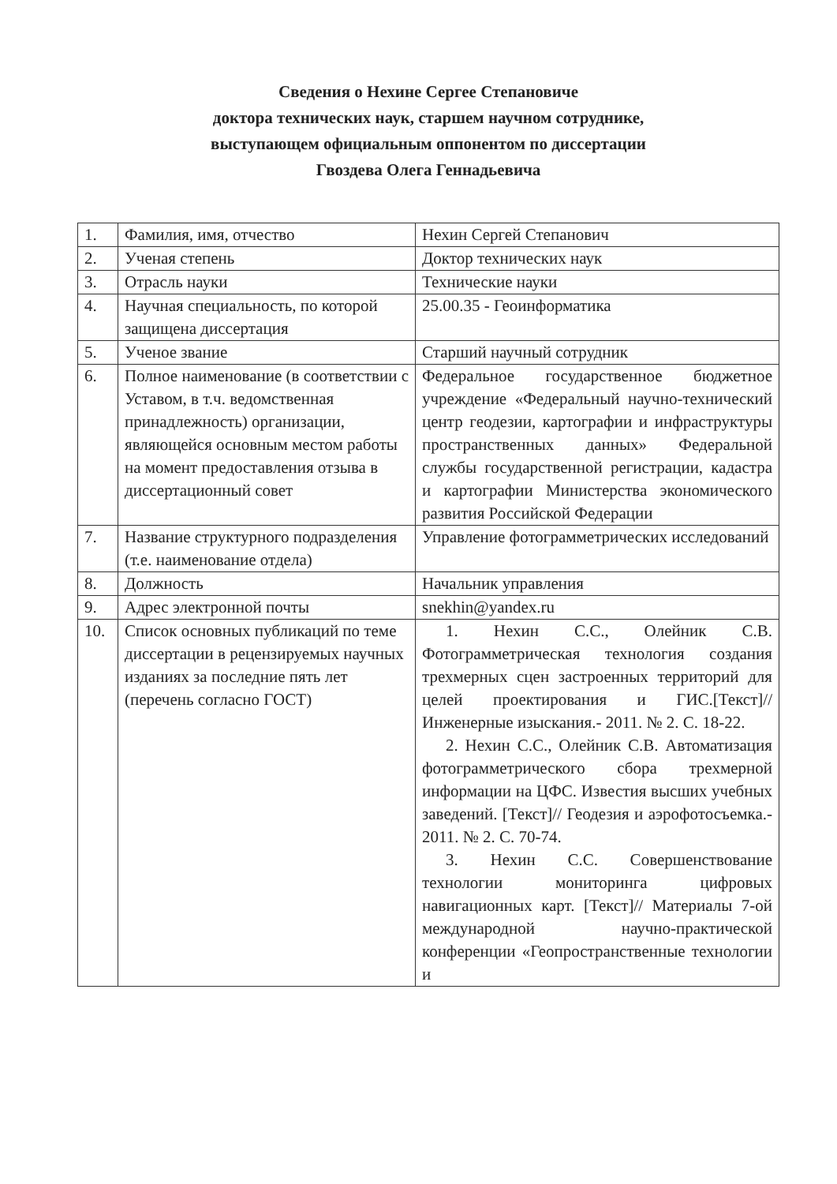Сведения о Нехине Сергее Степановиче
доктора технических наук, старшем научном сотруднике,
выступающем официальным оппонентом по диссертации
Гвоздева Олега Геннадьевича
| 1. | Фамилия, имя, отчество | Нехин Сергей Степанович |
| 2. | Ученая степень | Доктор технических наук |
| 3. | Отрасль науки | Технические науки |
| 4. | Научная специальность, по которой защищена диссертация | 25.00.35 - Геоинформатика |
| 5. | Ученое звание | Старший научный сотрудник |
| 6. | Полное наименование (в соответствии с Уставом, в т.ч. ведомственная принадлежность) организации, являющейся основным местом работы на момент предоставления отзыва в диссертационный совет | Федеральное государственное бюджетное учреждение «Федеральный научно-технический центр геодезии, картографии и инфраструктуры пространственных данных» Федеральной службы государственной регистрации, кадастра и картографии Министерства экономического развития Российской Федерации |
| 7. | Название структурного подразделения (т.е. наименование отдела) | Управление фотограмметрических исследований |
| 8. | Должность | Начальник управления |
| 9. | Адрес электронной почты | snekhin@yandex.ru |
| 10. | Список основных публикаций по теме диссертации в рецензируемых научных изданиях за последние пять лет (перечень согласно ГОСТ) | 1. Нехин С.С., Олейник С.В. Фотограмметрическая технология создания трехмерных сцен застроенных территорий для целей проектирования и ГИС.[Текст]// Инженерные изыскания.- 2011. № 2. С. 18-22. 2. Нехин С.С., Олейник С.В. Автоматизация фотограмметрического сбора трехмерной информации на ЦФС. Известия высших учебных заведений. [Текст]// Геодезия и аэрофотосъемка.- 2011. № 2. С. 70-74. 3. Нехин С.С. Совершенствование технологии мониторинга цифровых навигационных карт. [Текст]// Материалы 7-ой международной научно-практической конференции «Геопространственные технологии и |